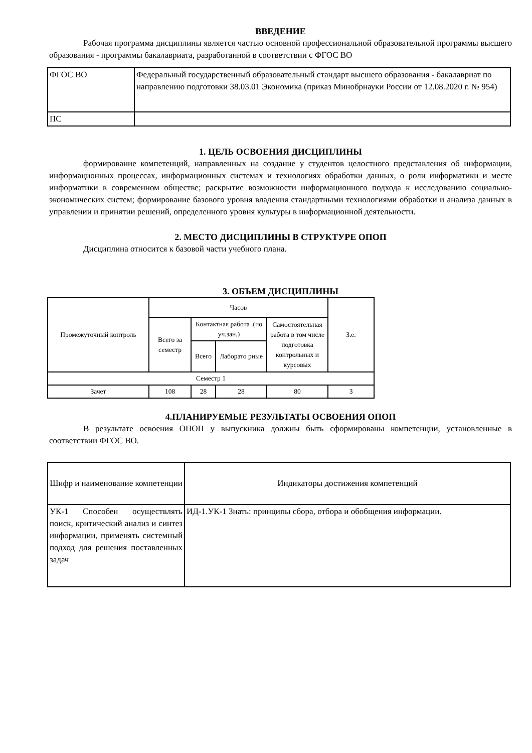ВВЕДЕНИЕ
Рабочая программа дисциплины является частью основной профессиональной образовательной программы высшего образования - программы бакалавриата, разработанной в соответствии с ФГОС ВО
| ФГОС ВО | Федеральный государственный образовательный стандарт высшего образования - бакалавриат по направлению подготовки 38.03.01 Экономика (приказ Минобрнауки России от 12.08.2020 г. № 954) |
| ПС | |
1. ЦЕЛЬ ОСВОЕНИЯ ДИСЦИПЛИНЫ
формирование компетенций, направленных на создание у студентов целостного представления об информации, информационных процессах, информационных системах и технологиях обработки данных, о роли информатики и месте информатики в современном обществе; раскрытие возможности информационного подхода к исследованию социально-экономических систем; формирование базового уровня владения стандартными технологиями обработки и анализа данных в управлении и принятии решений, определенного уровня культуры в информационной деятельности.
2. МЕСТО ДИСЦИПЛИНЫ В СТРУКТУРЕ ОПОП
Дисциплина относится к базовой части учебного плана.
3. ОБЪЕМ ДИСЦИПЛИНЫ
| Промежуточный контроль | Часов | | | | З.е. |
| --- | --- | --- | --- | --- | --- |
| | Всего за семестр | Контактная работа .(по уч.зан.) | | Самостоятельная работа в том числе подготовка контрольных и курсовых | |
| | | Всего | Лаборато рные | | |
| Семестр 1 | | | | | |
| Зачет | 108 | 28 | 28 | 80 | 3 |
4.ПЛАНИРУЕМЫЕ РЕЗУЛЬТАТЫ ОСВОЕНИЯ ОПОП
В результате освоения ОПОП у выпускника должны быть сформированы компетенции, установленные в соответствии ФГОС ВО.
| Шифр и наименование компетенции | Индикаторы достижения компетенций |
| УК-1 Способен осуществлять поиск, критический анализ и синтез информации, применять системный подход для решения поставленных задач | ИД-1.УК-1 Знать: принципы сбора, отбора и обобщения информации. |